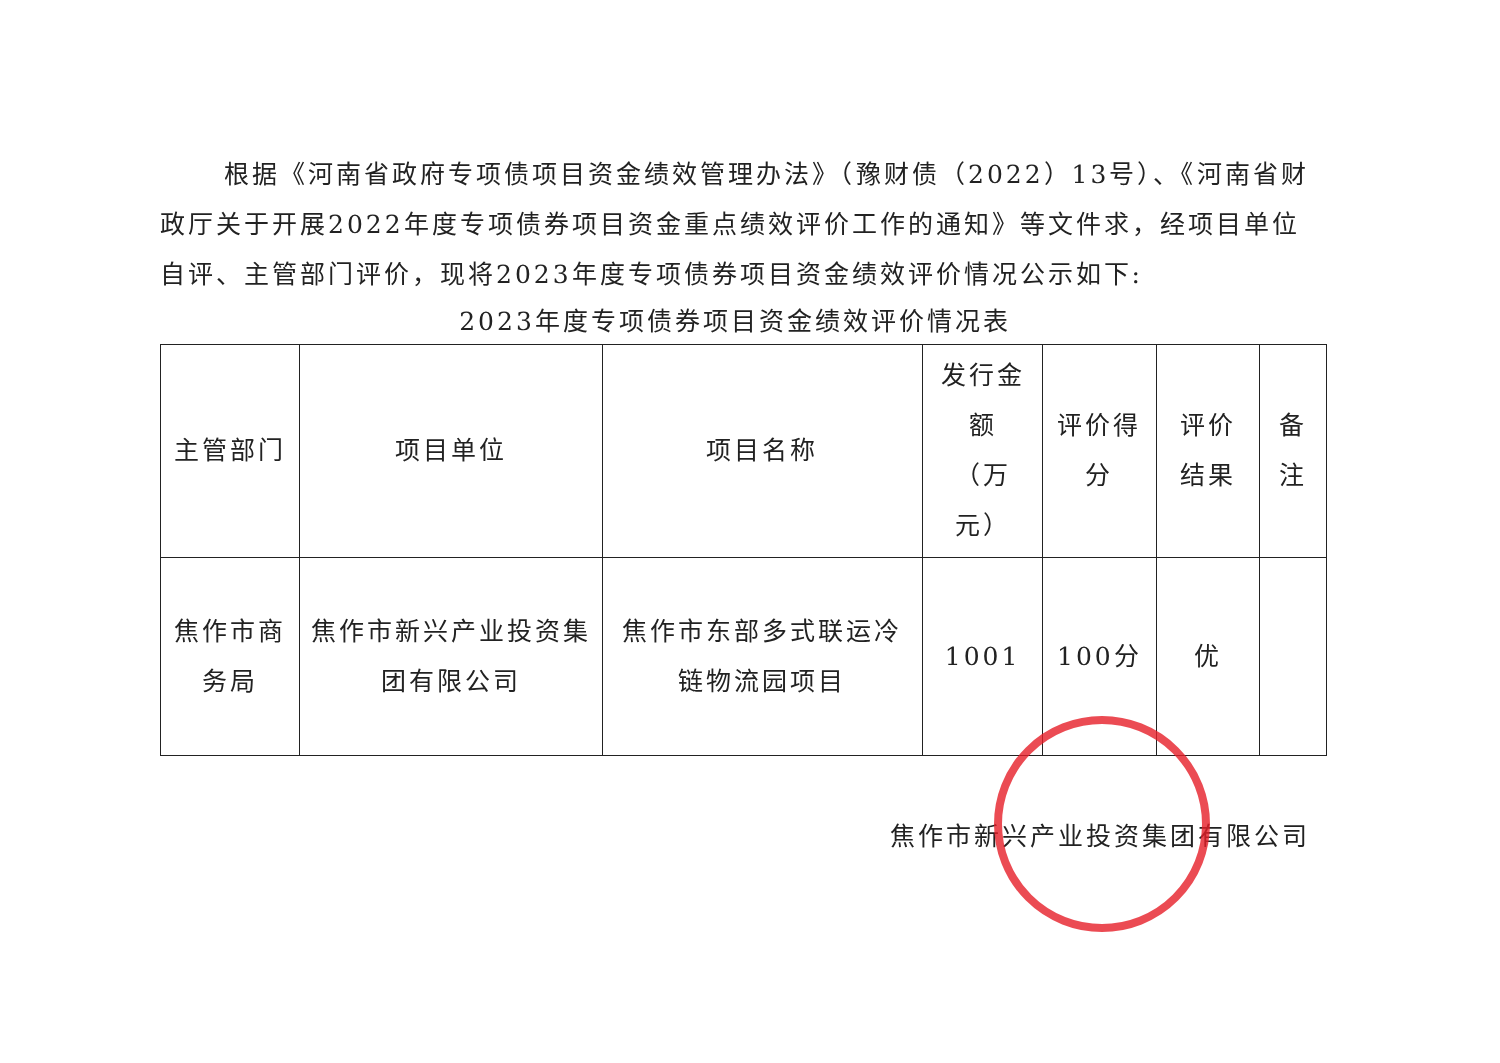根据《河南省政府专项债项目资金绩效管理办法》（豫财债（2022）13号）、《河南省财政厅关于开展2022年度专项债券项目资金重点绩效评价工作的通知》等文件求，经项目单位自评、主管部门评价，现将2023年度专项债券项目资金绩效评价情况公示如下:
2023年度专项债券项目资金绩效评价情况表
| 主管部门 | 项目单位 | 项目名称 | 发行金额 （万元） | 评价得分 | 评价结果 | 备注 |
| --- | --- | --- | --- | --- | --- | --- |
| 焦作市商务局 | 焦作市新兴产业投资集团有限公司 | 焦作市东部多式联运冷链物流园项目 | 1001 | 100分 | 优 | |
焦作市新兴产业投资集团有限公司